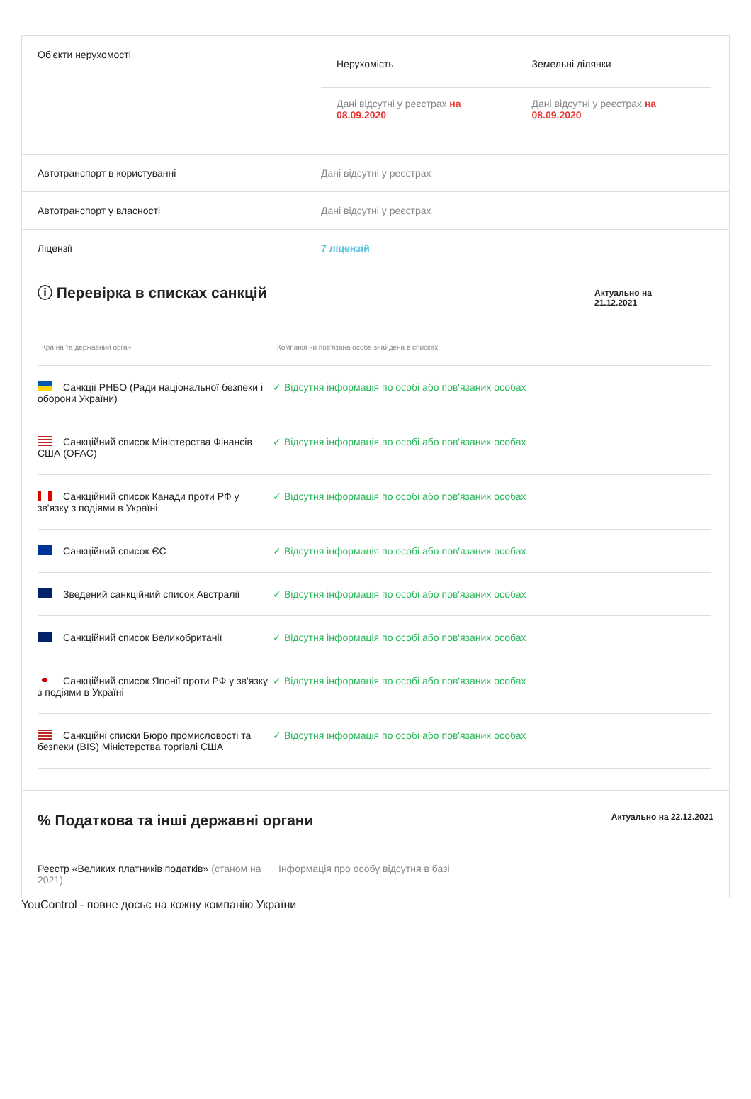Об'єкти нерухомості
| Нерухомість | Земельні ділянки |
| --- | --- |
| Дані відсутні у реєстрах на 08.09.2020 | Дані відсутні у реєстрах на 08.09.2020 |
Автотранспорт в користуванні Дані відсутні у реєстрах
Автотранспорт у власності Дані відсутні у реєстрах
Ліцензії 7 ліцензій
ⓘ Перевірка в списках санкцій
Актуально на 21.12.2021
| Країна та державний орган | Компанія чи пов'язана особа знайдена в списках |
| --- | --- |
| Санкції РНБО (Ради національної безпеки і оборони України) | ✓ Відсутня інформація по особі або пов'язаних особах |
| Санкційний список Міністерства Фінансів США (OFAC) | ✓ Відсутня інформація по особі або пов'язаних особах |
| Санкційний список Канади проти РФ у зв'язку з подіями в Україні | ✓ Відсутня інформація по особі або пов'язаних особах |
| Санкційний список ЄС | ✓ Відсутня інформація по особі або пов'язаних особах |
| Зведений санкційний список Австралії | ✓ Відсутня інформація по особі або пов'язаних особах |
| Санкційний список Великобританії | ✓ Відсутня інформація по особі або пов'язаних особах |
| Санкційний список Японії проти РФ у зв'язку з подіями в Україні | ✓ Відсутня інформація по особі або пов'язаних особах |
| Санкційні списки Бюро промисловості та безпеки (BIS) Міністерства торгівлі США | ✓ Відсутня інформація по особі або пов'язаних особах |
% Податкова та інші державні органи
Актуально на 22.12.2021
Реєстр «Великих платників податків» (станом на 2021)
Інформація про особу відсутня в базі
YouControl - повне досьє на кожну компанію України